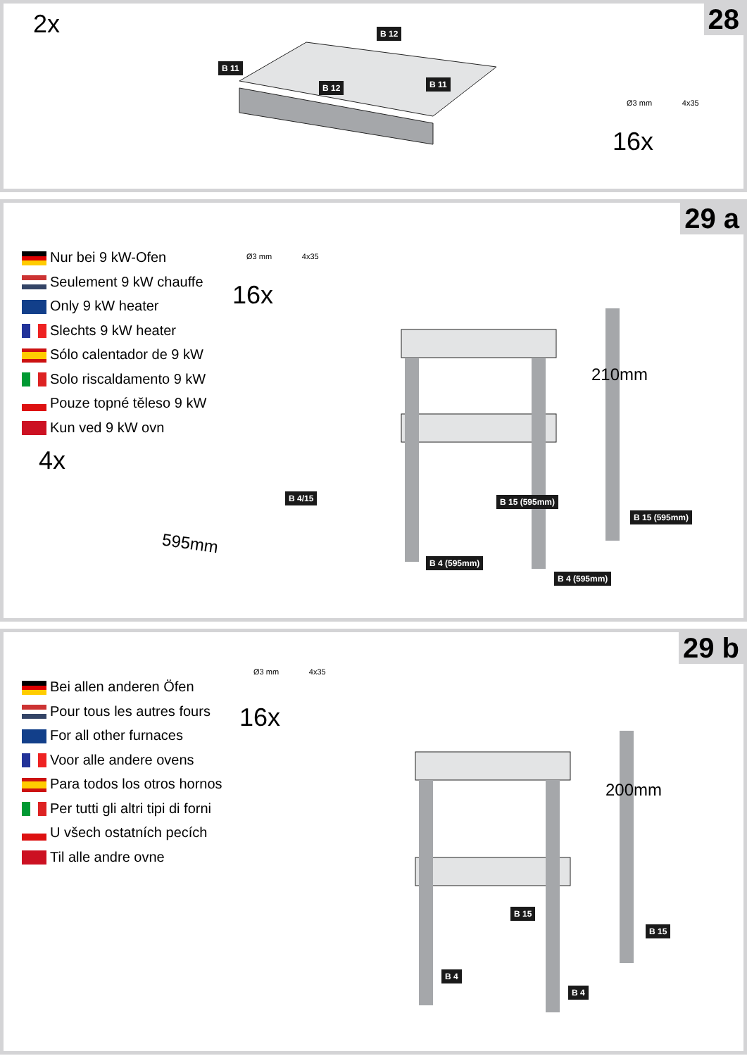28 2x
B 11
B 12
B 12 B 11
Ø3 mm 4x35
16x
29 a
Nur bei 9 kW-Ofen
Seulement 9 kW chauffe
Only 9 kW heater
Slechts 9 kW heater
Sólo calentador de 9 kW
Solo riscaldamento 9 kW
Pouze topné těleso 9 kW
Kun ved 9 kW ovn
Ø3 mm 4x35
16x
4x
B 4/15
595mm
210mm
B 15 (595mm)
B 15 (595mm)
B 4 (595mm)
B 4 (595mm)
29 b
Bei allen anderen Öfen
Pour tous les autres fours
For all other furnaces
Voor alle andere ovens
Para todos los otros hornos
Per tutti gli altri tipi di forni
U všech ostatních pecích
Til alle andre ovne
Ø3 mm 4x35
16x
200mm
B 15
B 15
B 4
B 4